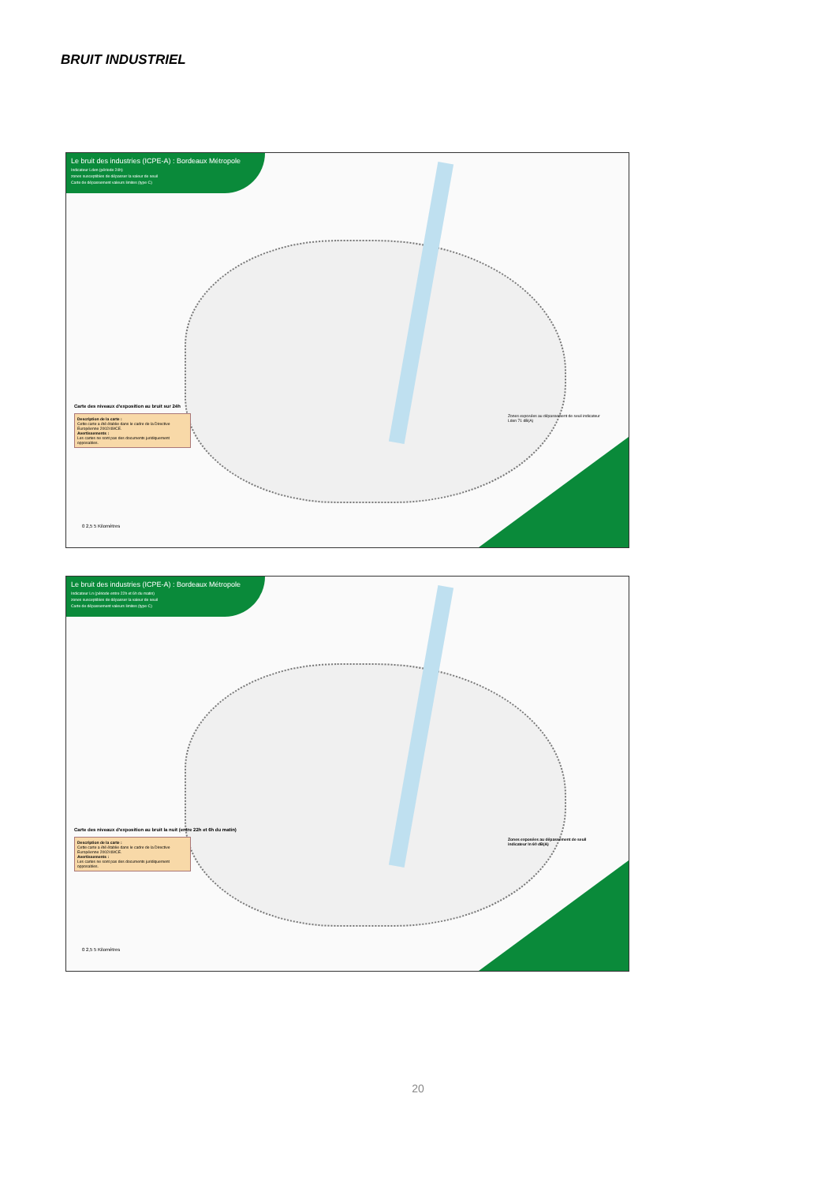BRUIT INDUSTRIEL
Le bruit des industries (ICPE-A) : Bordeaux Métropole
Indicateur Lden (période 24h)
zones susceptibles de dépasser la valeur de seuil
Carte de dépassement valeurs limites (type C)
Carte des niveaux d'exposition au bruit sur 24h
Description de la carte :
Cette carte a été établie dans le cadre de la Directive Européenne 2002/49/CE.
Avertissements :
Les cartes ne sont pas des documents juridiquement opposables.
Zones exposées au dépassement de seuil indicateur Lden 71 dB(A)
0 2,5 5 Kilomètres
Le bruit des industries (ICPE-A) : Bordeaux Métropole
Indicateur Ln (période entre 22h et 6h du matin)
zones susceptibles de dépasser la valeur de seuil
Carte de dépassement valeurs limites (type C)
Carte des niveaux d'exposition au bruit la nuit (entre 22h et 6h du matin)
Description de la carte :
Cette carte a été établie dans le cadre de la Directive Européenne 2002/49/CE.
Avertissements :
Les cartes ne sont pas des documents juridiquement opposables.
Zones exposées au dépassement de seuil indicateur ln 60 dB(A)
0 2,5 5 Kilomètres
20